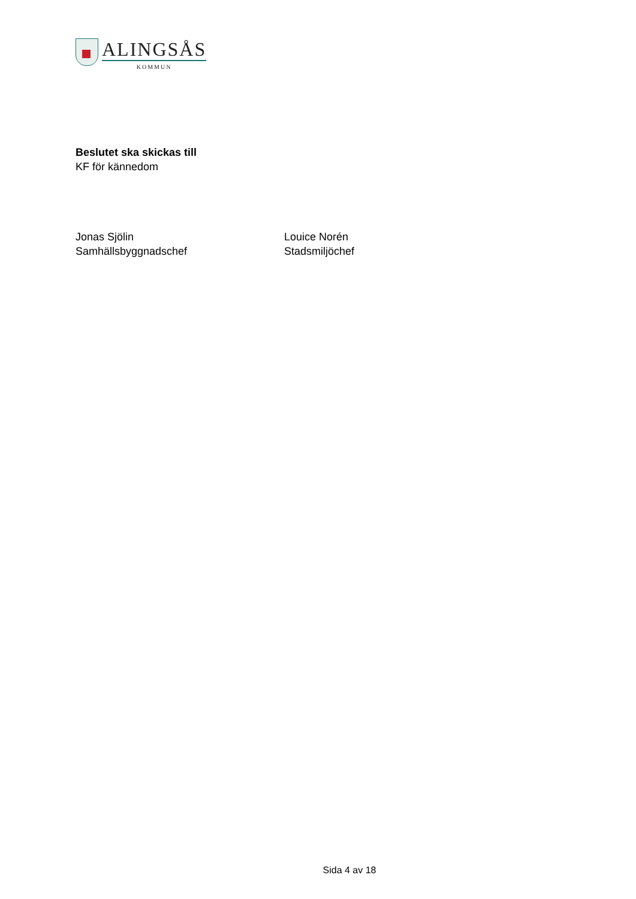ALINGSÅS
KOMMUN
Beslutet ska skickas till
KF för kännedom
Jonas Sjölin
Samhällsbyggnadschef
Louice Norén
Stadsmiljöchef
Sida 4 av 18